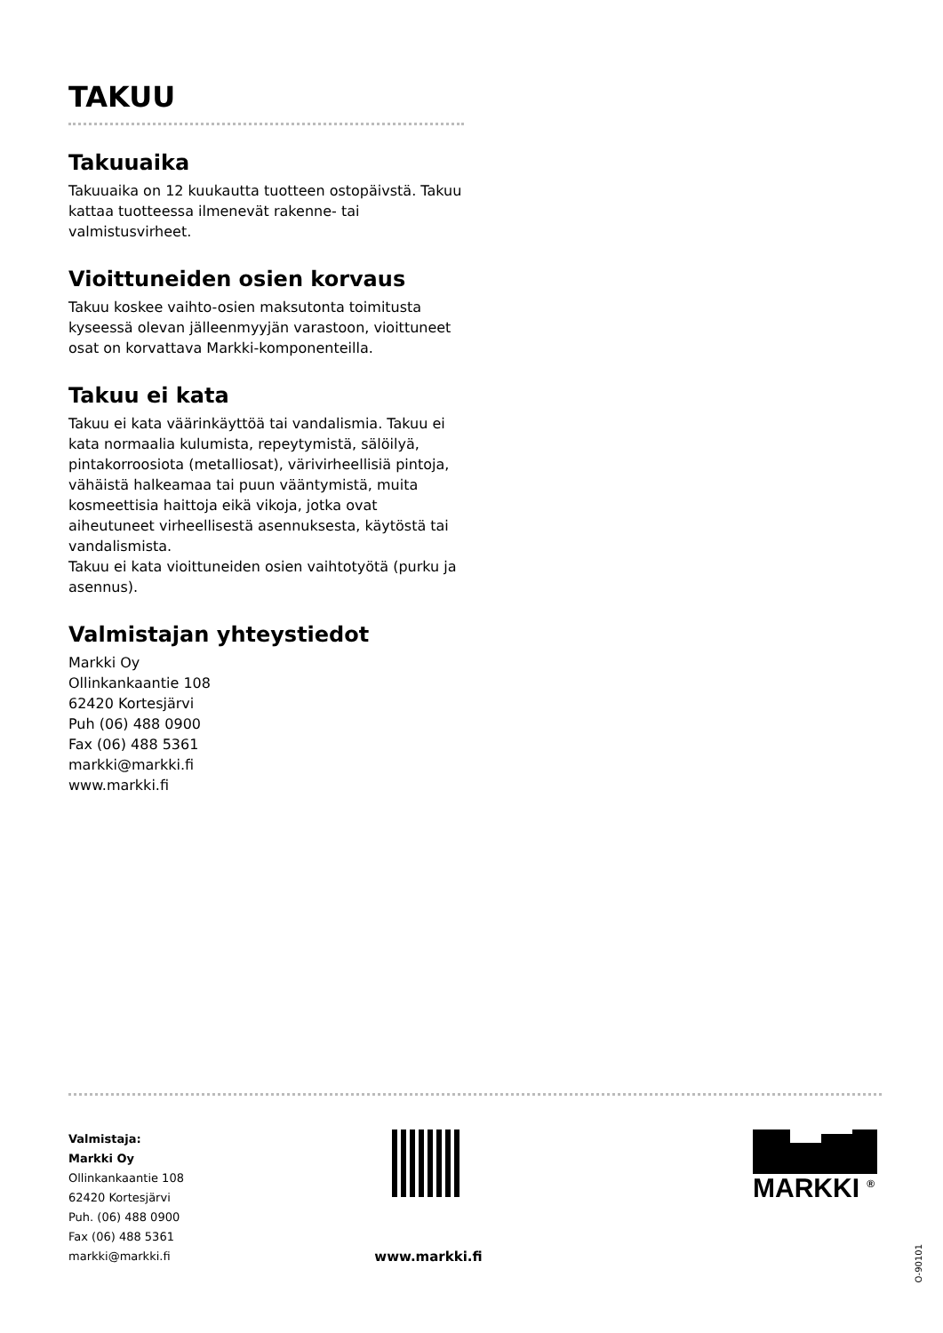TAKUU
Takuuaika
Takuuaika on 12 kuukautta tuotteen ostopäivstä. Takuu kattaa tuotteessa ilmenevät rakenne- tai valmistusvirheet.
Vioittuneiden osien korvaus
Takuu koskee vaihto-osien maksutonta toimitusta kysees­sä olevan jälleenmyyjän varastoon, vioittuneet osat on korvattava Markki-komponenteilla.
Takuu ei kata
Takuu ei kata väärinkäyttöä tai vandalismia. Takuu ei kata normaalia kulumista, repeytymistä, sälöilyä, pintakorroo­siota (metalliosat), värivirheellisiä pintoja, vähäistä halkea­maa tai puun vääntymistä, muita kosmeettisia haittoja eikä vikoja, jotka ovat aiheutuneet virheellisestä asennuk­sesta, käytöstä tai vandalismista.
Takuu ei kata vioittuneiden osien vaihtotyötä (purku ja asennus).
Valmistajan yhteystiedot
Markki Oy
Ollinkankaantie 108
62420 Kortesjärvi
Puh (06) 488 0900
Fax (06) 488 5361
markki@markki.fi
www.markki.fi
Valmistaja:
Markki Oy
Ollinkankaantie 108
62420 Kortesjärvi
Puh. (06) 488 0900
Fax (06) 488 5361
markki@markki.fi
www.markki.fi
MARKKI <sup>®</sup>
O-90101